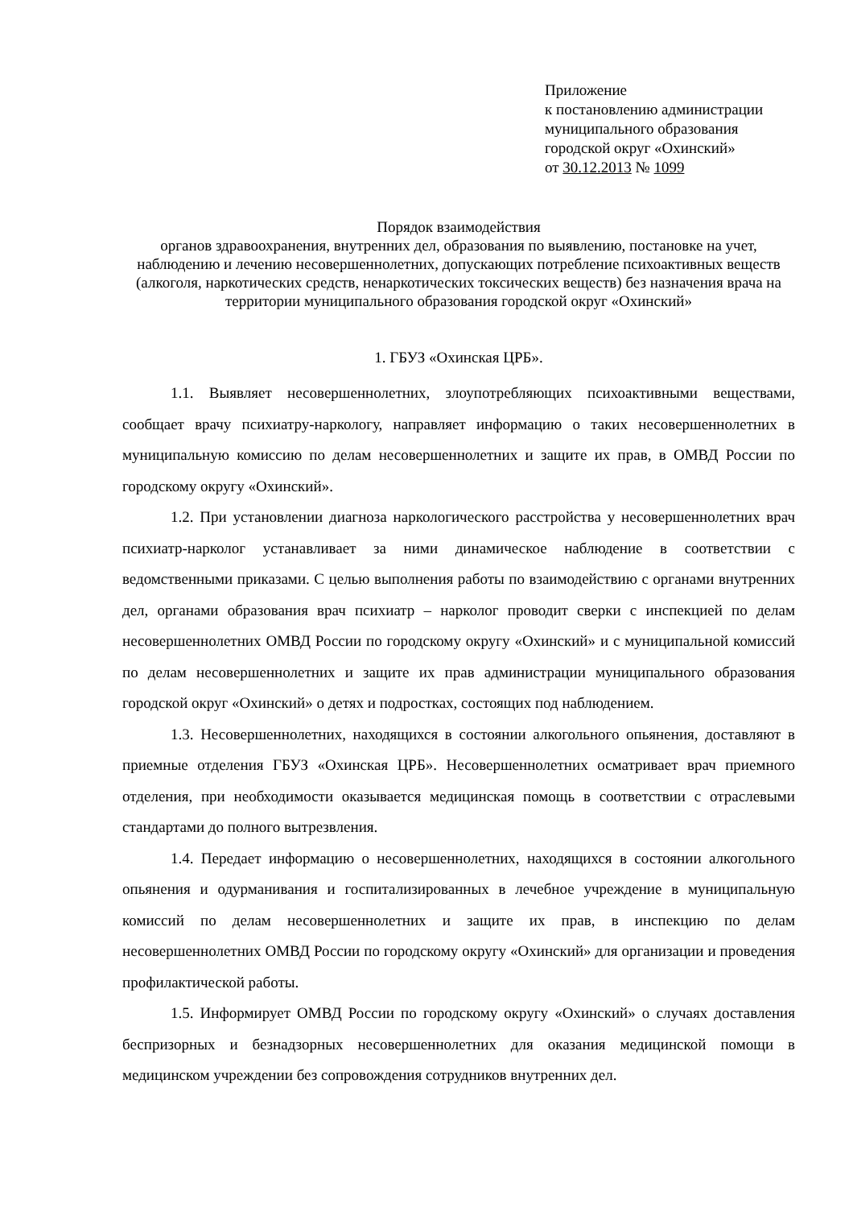Приложение
к постановлению администрации
муниципального образования
городской округ «Охинский»
от 30.12.2013 № 1099
Порядок взаимодействия
органов здравоохранения, внутренних дел, образования по выявлению, постановке на учет, наблюдению и лечению несовершеннолетних, допускающих потребление психоактивных веществ (алкоголя, наркотических средств, ненаркотических токсических веществ) без назначения врача на территории муниципального образования городской округ «Охинский»
1. ГБУЗ «Охинская ЦРБ».
1.1. Выявляет несовершеннолетних, злоупотребляющих психоактивными веществами, сообщает врачу психиатру-наркологу, направляет информацию о таких несовершеннолетних в муниципальную комиссию по делам несовершеннолетних и защите их прав, в ОМВД России по городскому округу «Охинский».
1.2. При установлении диагноза наркологического расстройства у несовершеннолетних врач психиатр-нарколог устанавливает за ними динамическое наблюдение в соответствии с ведомственными приказами. С целью выполнения работы по взаимодействию с органами внутренних дел, органами образования врач психиатр – нарколог проводит сверки с инспекцией по делам несовершеннолетних ОМВД России по городскому округу «Охинский» и с муниципальной комиссий по делам несовершеннолетних и защите их прав администрации муниципального образования городской округ «Охинский» о детях и подростках, состоящих под наблюдением.
1.3. Несовершеннолетних, находящихся в состоянии алкогольного опьянения, доставляют в приемные отделения ГБУЗ «Охинская ЦРБ». Несовершеннолетних осматривает врач приемного отделения, при необходимости оказывается медицинская помощь в соответствии с отраслевыми стандартами до полного вытрезвления.
1.4. Передает информацию о несовершеннолетних, находящихся в состоянии алкогольного опьянения и одурманивания и госпитализированных в лечебное учреждение в муниципальную комиссий по делам несовершеннолетних и защите их прав, в инспекцию по делам несовершеннолетних ОМВД России по городскому округу «Охинский» для организации и проведения профилактической работы.
1.5. Информирует ОМВД России по городскому округу «Охинский» о случаях доставления беспризорных и безнадзорных несовершеннолетних для оказания медицинской помощи в медицинском учреждении без сопровождения сотрудников внутренних дел.